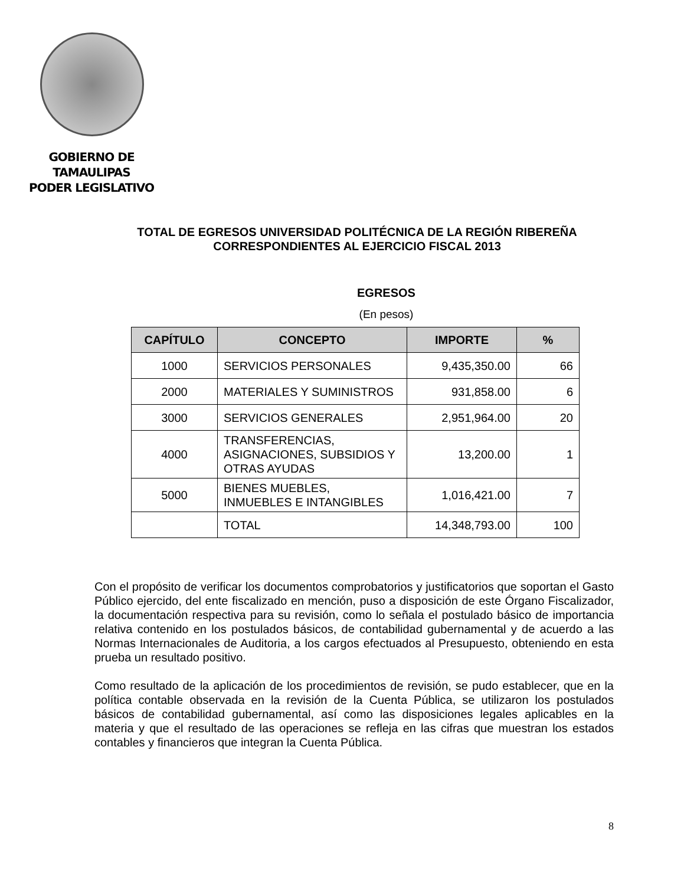GOBIERNO DE TAMAULIPAS
PODER LEGISLATIVO
TOTAL DE EGRESOS UNIVERSIDAD POLITÉCNICA DE LA REGIÓN RIBEREÑA CORRESPONDIENTES AL EJERCICIO FISCAL 2013
EGRESOS
(En pesos)
| CAPÍTULO | CONCEPTO | IMPORTE | % |
| --- | --- | --- | --- |
| 1000 | SERVICIOS PERSONALES | 9,435,350.00 | 66 |
| 2000 | MATERIALES Y SUMINISTROS | 931,858.00 | 6 |
| 3000 | SERVICIOS GENERALES | 2,951,964.00 | 20 |
| 4000 | TRANSFERENCIAS, ASIGNACIONES, SUBSIDIOS Y OTRAS AYUDAS | 13,200.00 | 1 |
| 5000 | BIENES MUEBLES, INMUEBLES E INTANGIBLES | 1,016,421.00 | 7 |
| | TOTAL | 14,348,793.00 | 100 |
Con el propósito de verificar los documentos comprobatorios y justificatorios que soportan el Gasto Público ejercido, del ente fiscalizado en mención, puso a disposición de este Órgano Fiscalizador, la documentación respectiva para su revisión, como lo señala el postulado básico de importancia relativa contenido en los postulados básicos, de contabilidad gubernamental y de acuerdo a las Normas Internacionales de Auditoria, a los cargos efectuados al Presupuesto, obteniendo en esta prueba un resultado positivo.
Como resultado de la aplicación de los procedimientos de revisión, se pudo establecer, que en la política contable observada en la revisión de la Cuenta Pública, se utilizaron los postulados básicos de contabilidad gubernamental, así como las disposiciones legales aplicables en la materia y que el resultado de las operaciones se refleja en las cifras que muestran los estados contables y financieros que integran la Cuenta Pública.
8